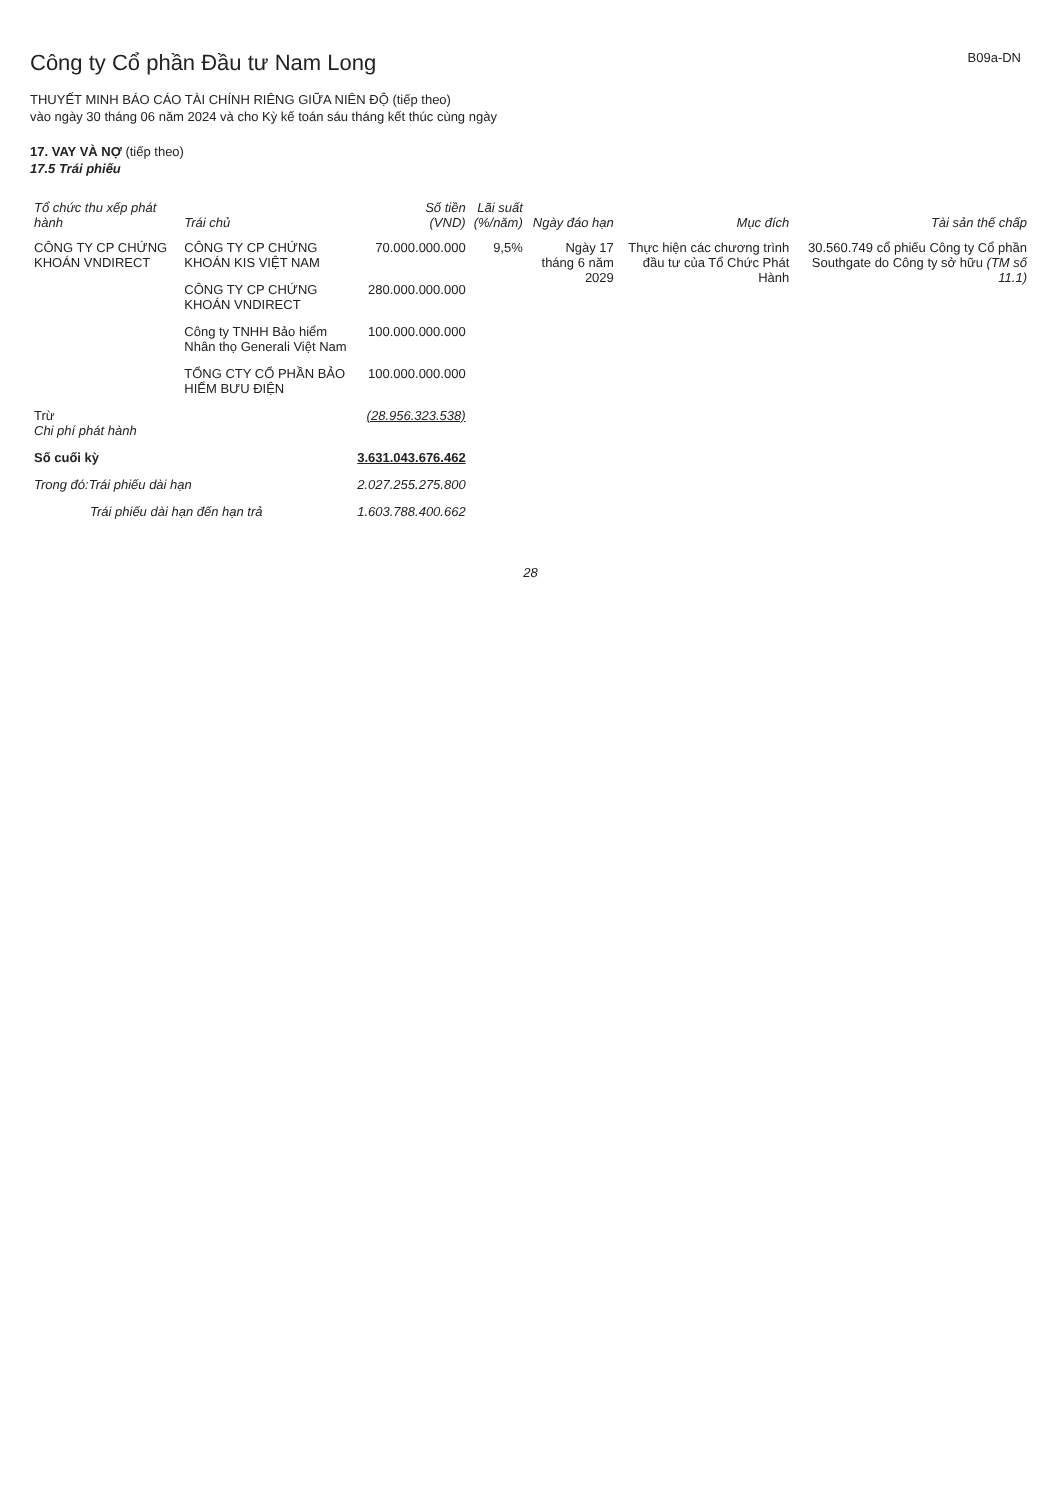B09a-DN
Công ty Cổ phần Đầu tư Nam Long
THUYẾT MINH BÁO CÁO TÀI CHÍNH RIÊNG GIỮA NIÊN ĐỘ (tiếp theo)
vào ngày 30 tháng 06 năm 2024 và cho Kỳ kế toán sáu tháng kết thúc cùng ngày
17. VAY VÀ NỢ (tiếp theo)
17.5 Trái phiếu
| Tổ chức thu xếp phát hành | Trái chủ | Số tiền (VND) | Lãi suất (%/năm) | Ngày đáo hạn | Mục đích | Tài sản thế chấp |
| --- | --- | --- | --- | --- | --- | --- |
| CÔNG TY CP CHỨNG KHOÁN VNDIRECT | CÔNG TY CP CHỨNG KHOÁN KIS VIỆT NAM | 70.000.000.000 | 9,5% | Ngày 17 tháng 6 năm 2029 | Thực hiện các chương trình đầu tư của Tổ Chức Phát Hành | 30.560.749 cổ phiếu Công ty Cổ phần Southgate do Công ty sở hữu (TM số 11.1) |
| | CÔNG TY CP CHỨNG KHOÁN VNDIRECT | 280.000.000.000 | | | | |
| | Công ty TNHH Bảo hiểm Nhân thọ Generali Việt Nam | 100.000.000.000 | | | | |
| | TỔNG CTY CỔ PHẦN BẢO HIỂM BƯU ĐIỆN | 100.000.000.000 | | | | |
| Trừ Chi phí phát hành | | (28.956.323.538) | | | | |
| Số cuối kỳ | | 3.631.043.676.462 | | | | |
| Trong đó:Trái phiếu dài hạn | | 2.027.255.275.800 | | | | |
| Trái phiếu dài hạn đến hạn trả | | 1.603.788.400.662 | | | | |
28